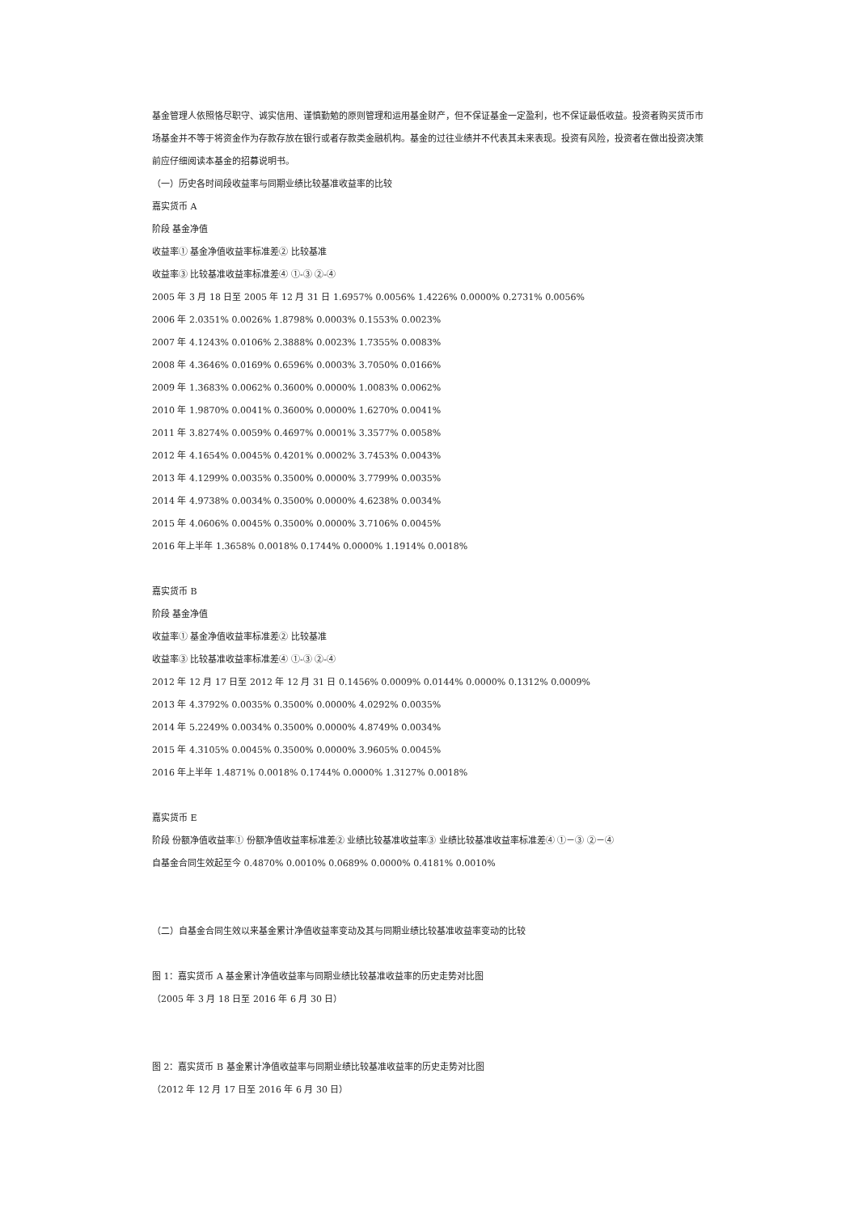基金管理人依照恪尽职守、诚实信用、谨慎勤勉的原则管理和运用基金财产，但不保证基金一定盈利，也不保证最低收益。投资者购买货币市场基金并不等于将资金作为存款存放在银行或者存款类金融机构。基金的过往业绩并不代表其未来表现。投资有风险，投资者在做出投资决策前应仔细阅读本基金的招募说明书。
（一）历史各时间段收益率与同期业绩比较基准收益率的比较
嘉实货币 A
阶段 基金净值
收益率① 基金净值收益率标准差② 比较基准
收益率③ 比较基准收益率标准差④ ①-③ ②-④
2005 年 3 月 18 日至 2005 年 12 月 31 日 1.6957% 0.0056% 1.4226% 0.0000% 0.2731% 0.0056%
2006 年 2.0351% 0.0026% 1.8798% 0.0003% 0.1553% 0.0023%
2007 年 4.1243% 0.0106% 2.3888% 0.0023% 1.7355% 0.0083%
2008 年 4.3646% 0.0169% 0.6596% 0.0003% 3.7050% 0.0166%
2009 年 1.3683% 0.0062% 0.3600% 0.0000% 1.0083% 0.0062%
2010 年 1.9870% 0.0041% 0.3600% 0.0000% 1.6270% 0.0041%
2011 年 3.8274% 0.0059% 0.4697% 0.0001% 3.3577% 0.0058%
2012 年 4.1654% 0.0045% 0.4201% 0.0002% 3.7453% 0.0043%
2013 年 4.1299% 0.0035% 0.3500% 0.0000% 3.7799% 0.0035%
2014 年 4.9738% 0.0034% 0.3500% 0.0000% 4.6238% 0.0034%
2015 年 4.0606% 0.0045% 0.3500% 0.0000% 3.7106% 0.0045%
2016 年上半年 1.3658% 0.0018% 0.1744% 0.0000% 1.1914% 0.0018%
嘉实货币 B
阶段 基金净值
收益率① 基金净值收益率标准差② 比较基准
收益率③ 比较基准收益率标准差④ ①-③ ②-④
2012 年 12 月 17 日至 2012 年 12 月 31 日 0.1456% 0.0009% 0.0144% 0.0000% 0.1312% 0.0009%
2013 年 4.3792% 0.0035% 0.3500% 0.0000% 4.0292% 0.0035%
2014 年 5.2249% 0.0034% 0.3500% 0.0000% 4.8749% 0.0034%
2015 年 4.3105% 0.0045% 0.3500% 0.0000% 3.9605% 0.0045%
2016 年上半年 1.4871% 0.0018% 0.1744% 0.0000% 1.3127% 0.0018%
嘉实货币 E
阶段 份额净值收益率① 份额净值收益率标准差② 业绩比较基准收益率③ 业绩比较基准收益率标准差④ ①－③ ②－④
自基金合同生效起至今 0.4870% 0.0010% 0.0689% 0.0000% 0.4181% 0.0010%
（二）自基金合同生效以来基金累计净值收益率变动及其与同期业绩比较基准收益率变动的比较
图 1：嘉实货币 A 基金累计净值收益率与同期业绩比较基准收益率的历史走势对比图
（2005 年 3 月 18 日至 2016 年 6 月 30 日）
图 2：嘉实货币 B 基金累计净值收益率与同期业绩比较基准收益率的历史走势对比图
（2012 年 12 月 17 日至 2016 年 6 月 30 日）